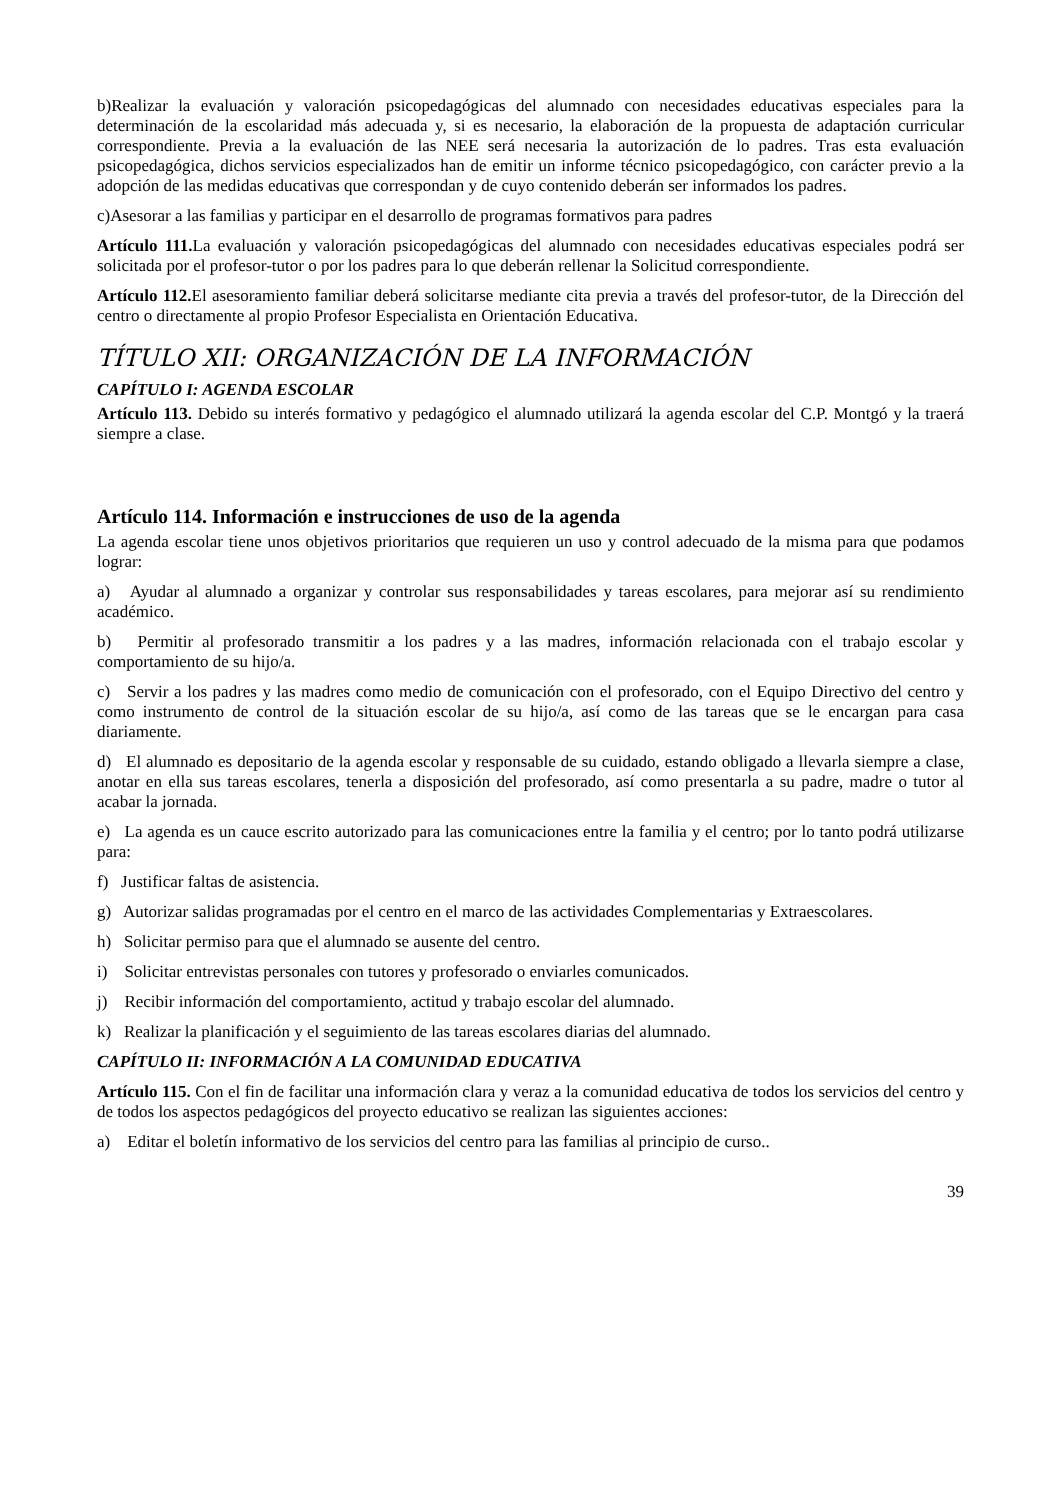b)Realizar la evaluación y valoración psicopedagógicas del alumnado con necesidades educativas especiales para la determinación de la escolaridad más adecuada y, si es necesario, la elaboración de la propuesta de adaptación curricular correspondiente. Previa a la evaluación de las NEE será necesaria la autorización de lo padres. Tras esta evaluación psicopedagógica, dichos servicios especializados han de emitir un informe técnico psicopedagógico, con carácter previo a la adopción de las medidas educativas que correspondan y de cuyo contenido deberán ser informados los padres.
c)Asesorar a las familias y participar en el desarrollo de programas formativos para padres
Artículo 111. La evaluación y valoración psicopedagógicas del alumnado con necesidades educativas especiales podrá ser solicitada por el profesor-tutor o por los padres para lo que deberán rellenar la Solicitud correspondiente.
Artículo 112. El asesoramiento familiar deberá solicitarse mediante cita previa a través del profesor-tutor, de la Dirección del centro o directamente al propio Profesor Especialista en Orientación Educativa.
TÍTULO XII: ORGANIZACIÓN DE LA INFORMACIÓN
CAPÍTULO I: AGENDA ESCOLAR
Artículo 113. Debido su interés formativo y pedagógico el alumnado utilizará la agenda escolar del C.P. Montgó y la traerá siempre a clase.
Artículo 114. Información e instrucciones de uso de la agenda
La agenda escolar tiene unos objetivos prioritarios que requieren un uso y control adecuado de la misma para que podamos lograr:
a) Ayudar al alumnado a organizar y controlar sus responsabilidades y tareas escolares, para mejorar así su rendimiento académico.
b) Permitir al profesorado transmitir a los padres y a las madres, información relacionada con el trabajo escolar y comportamiento de su hijo/a.
c) Servir a los padres y las madres como medio de comunicación con el profesorado, con el Equipo Directivo del centro y como instrumento de control de la situación escolar de su hijo/a, así como de las tareas que se le encargan para casa diariamente.
d) El alumnado es depositario de la agenda escolar y responsable de su cuidado, estando obligado a llevarla siempre a clase, anotar en ella sus tareas escolares, tenerla a disposición del profesorado, así como presentarla a su padre, madre o tutor al acabar la jornada.
e) La agenda es un cauce escrito autorizado para las comunicaciones entre la familia y el centro; por lo tanto podrá utilizarse para:
f) Justificar faltas de asistencia.
g) Autorizar salidas programadas por el centro en el marco de las actividades Complementarias y Extraescolares.
h) Solicitar permiso para que el alumnado se ausente del centro.
i) Solicitar entrevistas personales con tutores y profesorado o enviarles comunicados.
j) Recibir información del comportamiento, actitud y trabajo escolar del alumnado.
k) Realizar la planificación y el seguimiento de las tareas escolares diarias del alumnado.
CAPÍTULO II: INFORMACIÓN A LA COMUNIDAD EDUCATIVA
Artículo 115. Con el fin de facilitar una información clara y veraz a la comunidad educativa de todos los servicios del centro y de todos los aspectos pedagógicos del proyecto educativo se realizan las siguientes acciones:
a) Editar el boletín informativo de los servicios del centro para las familias al principio de curso..
39